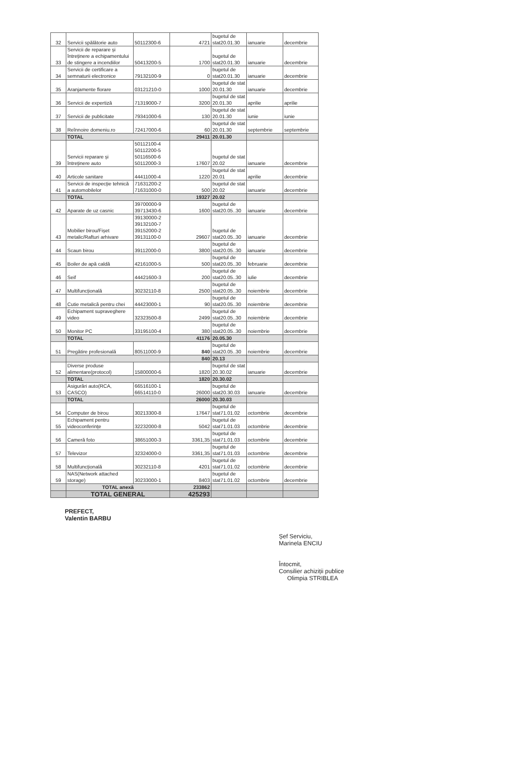| 32 | Servicii spălătorie auto | 50112300-6 | 4721 | bugetul de stat20.01.30 | ianuarie | decembrie |
| 33 | Servicii de reparare și întreținere a echipamentului de stingere a incendiilor | 50413200-5 | 1700 | bugetul de stat20.01.30 | ianuarie | decembrie |
| 34 | Servicii de certificare a semnaturii electronice | 79132100-9 | 0 | bugetul de stat20.01.30 | ianuarie | decembrie |
| 35 | Aranjamente florare | 03121210-0 | 1000 | bugetul de stat 20.01.30 | ianuarie | decembrie |
| 36 | Servicii de expertiză | 71319000-7 | 3200 | bugetul de stat 20.01.30 | aprilie | aprilie |
| 37 | Servicii de publicitate | 79341000-6 | 130 | bugetul de stat 20.01.30 | iunie | iunie |
| 38 | Reînnoire domeniu.ro | 72417000-6 | 60 | bugetul de stat 20.01.30 | septembrie | septembrie |
| | TOTAL | | 29411 | 20.01.30 | | |
| 39 | Servicii reparare și întreținere auto | 50112100-4 50112200-5 50116500-6 50112000-3 | 17607 | bugetul de stat 20.02 | ianuarie | decembrie |
| 40 | Articole sanitare | 44411000-4 | 1220 | bugetul de stat 20.01 | aprilie | decembrie |
| 41 | Servicii de inspecție tehnică a automobilelor | 71631200-2 71631000-0 | 500 | bugetul de stat 20.02 | ianuarie | decembrie |
| | TOTAL | | 19327 | 20.02 | | |
| 42 | Aparate de uz casnic | 39700000-9 39713430-6 | 1600 | bugetul de stat20.05..30 | ianuarie | decembrie |
| 43 | Mobilier birou/Fișet metalic/Rafturi arhivare | 39130000-2 39132100-7 39152000-2 39131100-0 | 29607 | bugetul de stat20.05..30 | ianuarie | decembrie |
| 44 | Scaun birou | 39112000-0 | 3800 | bugetul de stat20.05..30 | ianuarie | decembrie |
| 45 | Boiler de apă caldă | 42161000-5 | 500 | bugetul de stat20.05..30 | februarie | decembrie |
| 46 | Seif | 44421600-3 | 200 | bugetul de stat20.05..30 | iulie | decembrie |
| 47 | Multifuncțională | 30232110-8 | 2500 | bugetul de stat20.05..30 | noiembrie | decembrie |
| 48 | Cutie metalică pentru chei | 44423000-1 | 90 | bugetul de stat20.05..30 | noiembrie | decembrie |
| 49 | Echipament supraveghere video | 32323500-8 | 2499 | bugetul de stat20.05..30 | noiembrie | decembrie |
| 50 | Monitor PC | 33195100-4 | 380 | bugetul de stat20.05..30 | noiembrie | decembrie |
| | TOTAL | | 41176 | 20.05.30 | | |
| 51 | Pregătire profesională | 80511000-9 | 840 | bugetul de stat20.05..30 | noiembrie | decembrie |
| | | | 840 | 20.13 | | |
| 52 | Diverse produse alimentare(protocol) | 15800000-6 | 1820 | bugetul de stat 20.30.02 | ianuarie | decembrie |
| | TOTAL | | 1820 | 20.30.02 | | |
| 53 | Asigurări auto(RCA, CASCO) | 66516100-1 66514110-0 | 26000 | bugetul de stat20.30.03 | ianuarie | decembrie |
| | TOTAL | | 26000 | 20.30.03 | | |
| 54 | Computer de birou | 30213300-8 | 17647 | bugetul de stat71.01.02 | octombrie | decembrie |
| 55 | Echipament pentru videoconferințe | 32232000-8 | 5042 | bugetul de stat71.01.03 | octombrie | decembrie |
| 56 | Cameră foto | 38651000-3 | 3361,35 | bugetul de stat71.01.03 | octombrie | decembrie |
| 57 | Televizor | 32324000-0 | 3361,35 | bugetul de stat71.01.03 | octombrie | decembrie |
| 58 | Multifuncțională | 30232110-8 | 4201 | bugetul de stat71.01.02 | octombrie | decembrie |
| 59 | NAS(Network attached storage) | 30233000-1 | 8403 | bugetul de stat71.01.02 | octombrie | decembrie |
| | TOTAL anexă | | 233862 | | | |
| | TOTAL GENERAL | | 425293 | | | |
PREFECT,
Valentin BARBU
Șef Serviciu,
Marinela ENCIU
Întocmit,
Consilier achiziții publice
Olimpia STRIBLEA